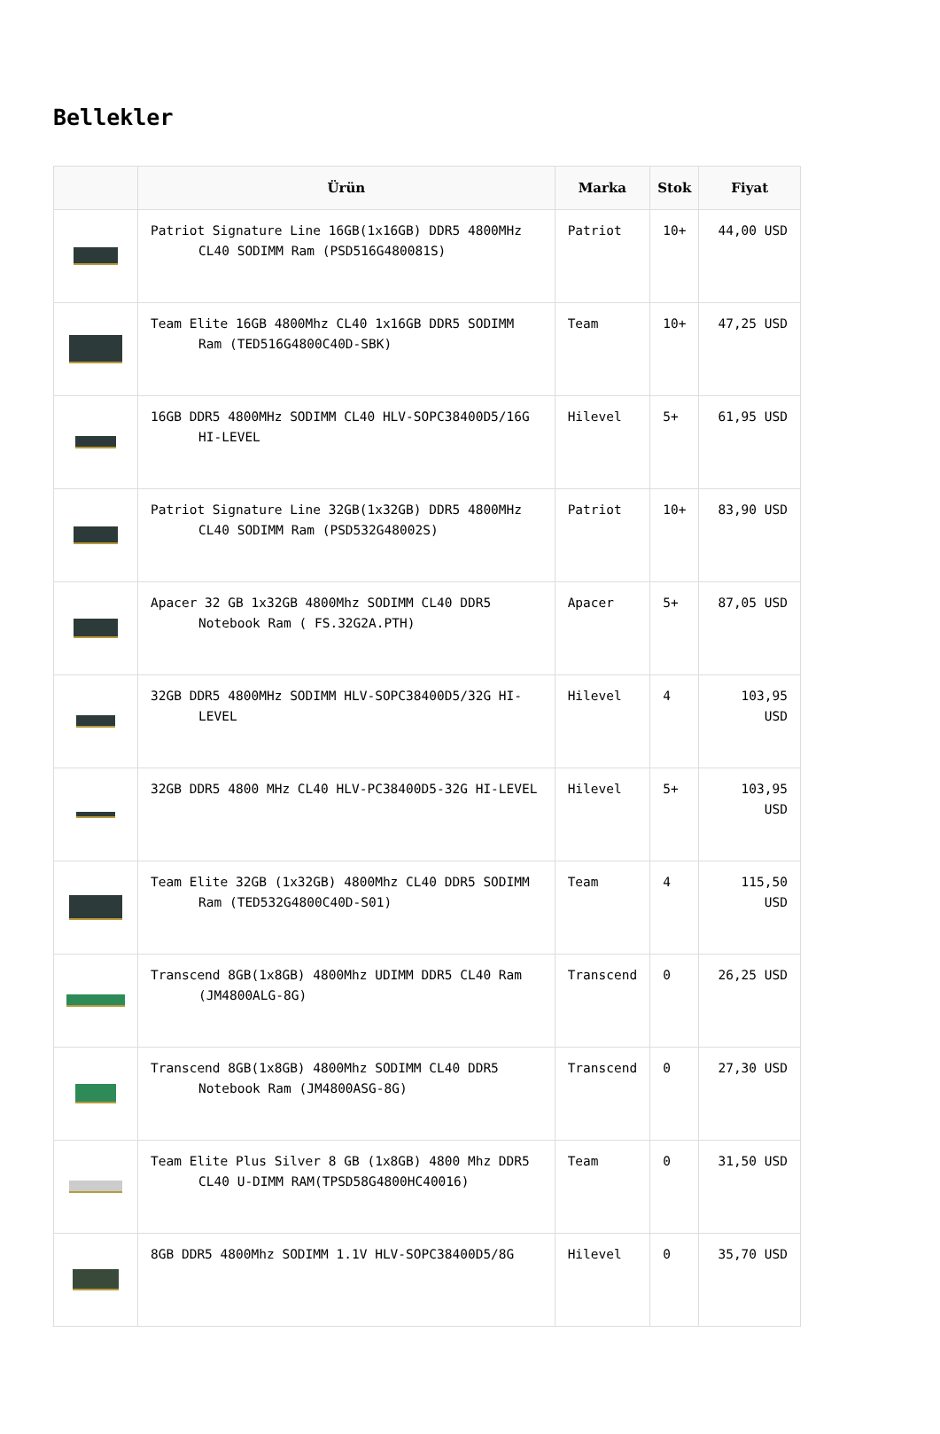Bellekler
| | Ürün | Marka | Stok | Fiyat |
| --- | --- | --- | --- | --- |
| | Patriot Signature Line 16GB(1x16GB) DDR5 4800MHz CL40 SODIMM Ram (PSD516G480081S) | Patriot | 10+ | 44,00 USD |
| | Team Elite 16GB 4800Mhz CL40 1x16GB DDR5 SODIMM Ram (TED516G4800C40D-SBK) | Team | 10+ | 47,25 USD |
| | 16GB DDR5 4800MHz SODIMM CL40 HLV-SOPC38400D5/16G HI-LEVEL | Hilevel | 5+ | 61,95 USD |
| | Patriot Signature Line 32GB(1x32GB) DDR5 4800MHz CL40 SODIMM Ram (PSD532G48002S) | Patriot | 10+ | 83,90 USD |
| | Apacer 32 GB 1x32GB 4800Mhz SODIMM CL40 DDR5 Notebook Ram ( FS.32G2A.PTH) | Apacer | 5+ | 87,05 USD |
| | 32GB DDR5 4800MHz SODIMM HLV-SOPC38400D5/32G HI-LEVEL | Hilevel | 4 | 103,95 USD |
| | 32GB DDR5 4800 MHz CL40 HLV-PC38400D5-32G HI-LEVEL | Hilevel | 5+ | 103,95 USD |
| | Team Elite 32GB (1x32GB) 4800Mhz CL40 DDR5 SODIMM Ram (TED532G4800C40D-S01) | Team | 4 | 115,50 USD |
| | Transcend 8GB(1x8GB) 4800Mhz UDIMM DDR5 CL40 Ram (JM4800ALG-8G) | Transcend | 0 | 26,25 USD |
| | Transcend 8GB(1x8GB) 4800Mhz SODIMM CL40 DDR5 Notebook Ram (JM4800ASG-8G) | Transcend | 0 | 27,30 USD |
| | Team Elite Plus Silver 8 GB (1x8GB) 4800 Mhz DDR5 CL40 U-DIMM RAM(TPSD58G4800HC40016) | Team | 0 | 31,50 USD |
| | 8GB DDR5 4800Mhz SODIMM 1.1V HLV-SOPC38400D5/8G | Hilevel | 0 | 35,70 USD |